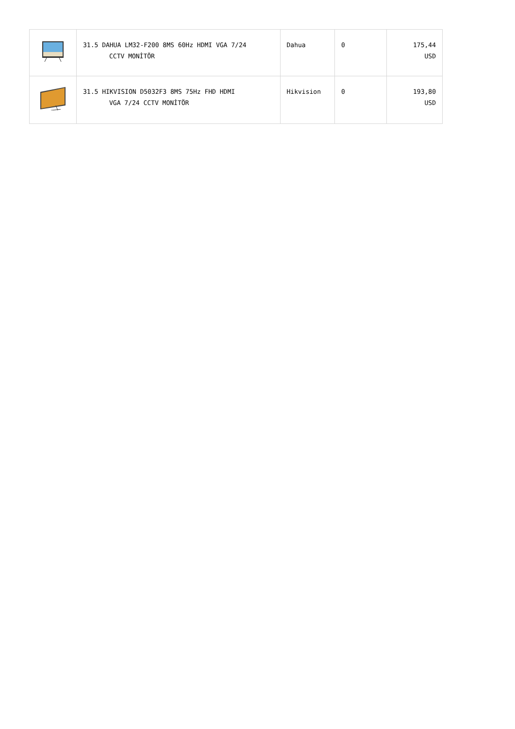| | 31.5 DAHUA LM32-F200 8MS 60Hz HDMI VGA 7/24 CCTV MONİTÖR | Dahua | 0 | 175,44 USD |
| | 31.5 HIKVISION D5032F3 8MS 75Hz FHD HDMI VGA 7/24 CCTV MONİTÖR | Hikvision | 0 | 193,80 USD |